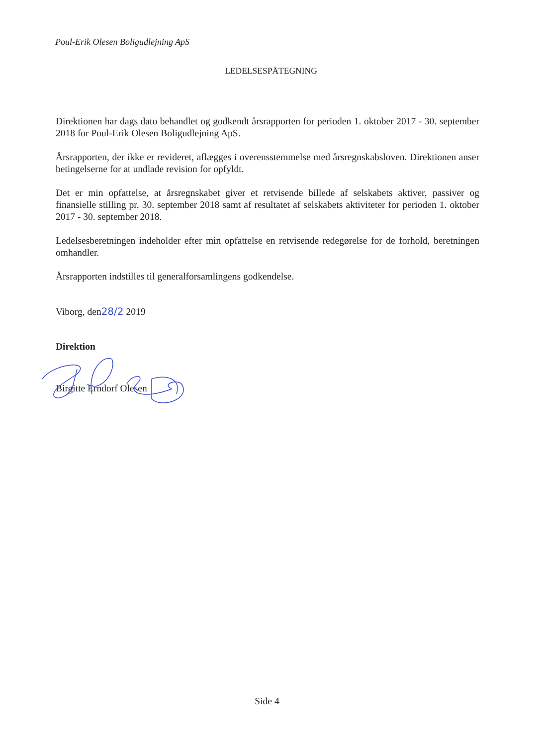Poul-Erik Olesen Boligudlejning ApS
LEDELSESPÅTEGNING
Direktionen har dags dato behandlet og godkendt årsrapporten for perioden 1. oktober 2017 - 30. september 2018 for Poul-Erik Olesen Boligudlejning ApS.
Årsrapporten, der ikke er revideret, aflægges i overensstemmelse med årsregnskabsloven. Direktionen anser betingelserne for at undlade revision for opfyldt.
Det er min opfattelse, at årsregnskabet giver et retvisende billede af selskabets aktiver, passiver og finansielle stilling pr. 30. september 2018 samt af resultatet af selskabets aktiviteter for perioden 1. oktober 2017 - 30. september 2018.
Ledelsesberetningen indeholder efter min opfattelse en retvisende redegørelse for de forhold, beretningen omhandler.
Årsrapporten indstilles til generalforsamlingens godkendelse.
Viborg, den28/2 2019
Direktion
Birgitte Erndorf Olesen
Side 4